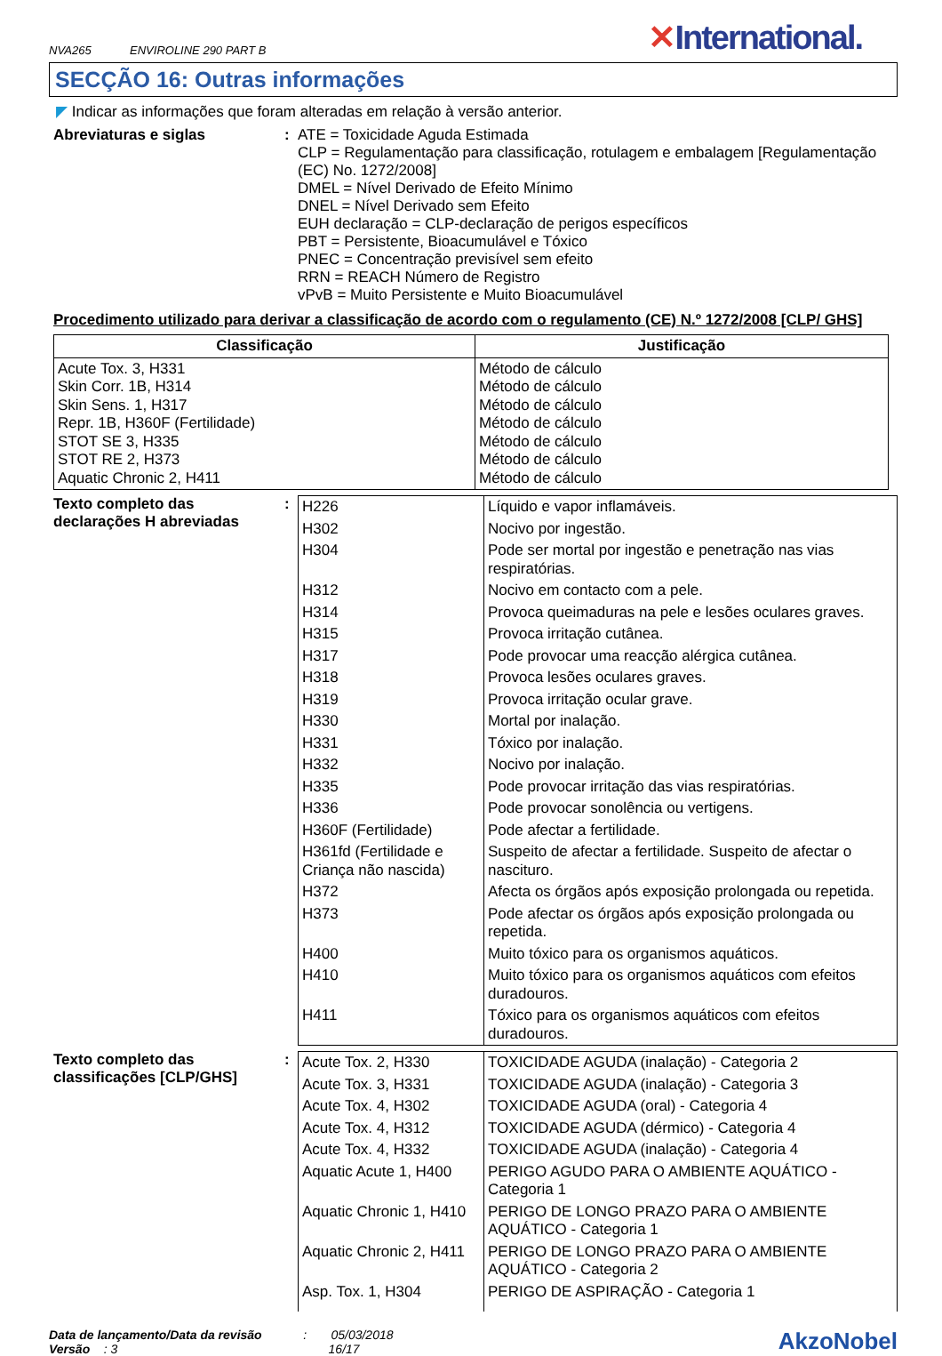NVA265 ENVIROLINE 290 PART B
✕International.
SECÇÃO 16: Outras informações
◤ Indicar as informações que foram alteradas em relação à versão anterior.
Abreviaturas e siglas :
ATE = Toxicidade Aguda Estimada
CLP = Regulamentação para classificação, rotulagem e embalagem [Regulamentação (EC) No. 1272/2008]
DMEL = Nível Derivado de Efeito Mínimo
DNEL = Nível Derivado sem Efeito
EUH declaração = CLP-declaração de perigos específicos
PBT = Persistente, Bioacumulável e Tóxico
PNEC = Concentração previsível sem efeito
RRN = REACH Número de Registro
vPvB = Muito Persistente e Muito Bioacumulável
Procedimento utilizado para derivar a classificação de acordo com o regulamento (CE) N.º 1272/2008 [CLP/ GHS]
| Classificação | Justificação |
| --- | --- |
| Acute Tox. 3, H331 Skin Corr. 1B, H314 Skin Sens. 1, H317 Repr. 1B, H360F (Fertilidade) STOT SE 3, H335 STOT RE 2, H373 Aquatic Chronic 2, H411 | Método de cálculo Método de cálculo Método de cálculo Método de cálculo Método de cálculo Método de cálculo Método de cálculo |
Texto completo das declarações H abreviadas
:
| H226 | Líquido e vapor inflamáveis. |
| H302 | Nocivo por ingestão. |
| H304 | Pode ser mortal por ingestão e penetração nas vias respiratórias. |
| H312 | Nocivo em contacto com a pele. |
| H314 | Provoca queimaduras na pele e lesões oculares graves. |
| H315 | Provoca irritação cutânea. |
| H317 | Pode provocar uma reacção alérgica cutânea. |
| H318 | Provoca lesões oculares graves. |
| H319 | Provoca irritação ocular grave. |
| H330 | Mortal por inalação. |
| H331 | Tóxico por inalação. |
| H332 | Nocivo por inalação. |
| H335 | Pode provocar irritação das vias respiratórias. |
| H336 | Pode provocar sonolência ou vertigens. |
| H360F (Fertilidade) | Pode afectar a fertilidade. |
| H361fd (Fertilidade e Criança não nascida) | Suspeito de afectar a fertilidade. Suspeito de afectar o nascituro. |
| H372 | Afecta os órgãos após exposição prolongada ou repetida. |
| H373 | Pode afectar os órgãos após exposição prolongada ou repetida. |
| H400 | Muito tóxico para os organismos aquáticos. |
| H410 | Muito tóxico para os organismos aquáticos com efeitos duradouros. |
| H411 | Tóxico para os organismos aquáticos com efeitos duradouros. |
Texto completo das classificações [CLP/GHS]
:
| Acute Tox. 2, H330 | TOXICIDADE AGUDA (inalação) - Categoria 2 |
| Acute Tox. 3, H331 | TOXICIDADE AGUDA (inalação) - Categoria 3 |
| Acute Tox. 4, H302 | TOXICIDADE AGUDA (oral) - Categoria 4 |
| Acute Tox. 4, H312 | TOXICIDADE AGUDA (dérmico) - Categoria 4 |
| Acute Tox. 4, H332 | TOXICIDADE AGUDA (inalação) - Categoria 4 |
| Aquatic Acute 1, H400 | PERIGO AGUDO PARA O AMBIENTE AQUÁTICO - Categoria 1 |
| Aquatic Chronic 1, H410 | PERIGO DE LONGO PRAZO PARA O AMBIENTE AQUÁTICO - Categoria 1 |
| Aquatic Chronic 2, H411 | PERIGO DE LONGO PRAZO PARA O AMBIENTE AQUÁTICO - Categoria 2 |
| Asp. Tox. 1, H304 | PERIGO DE ASPIRAÇÃO - Categoria 1 |
Data de lançamento/Data da revisão : 05/03/2018
Versão : 3 16/17
AkzoNobel